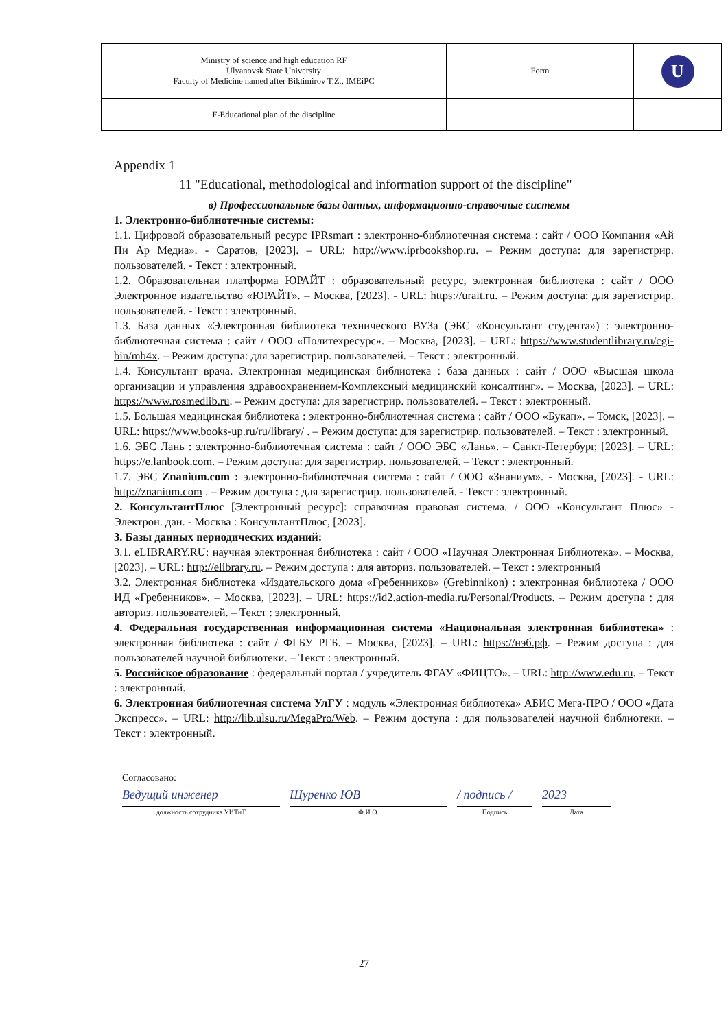| Ministry of science and high education RF Ulyanovsk State University Faculty of Medicine named after Biktimirov T.Z., IMEiPC | Form | U |
| F-Educational plan of the discipline | | |
Appendix 1
11 "Educational, methodological and information support of the discipline"
в) Профессиональные базы данных, информационно-справочные системы
1. Электронно-библиотечные системы:
1.1. Цифровой образовательный ресурс IPRsmart : электронно-библиотечная система : сайт / ООО Компания «Ай Пи Ар Медиа». - Саратов, [2023]. – URL: http://www.iprbookshop.ru. – Режим доступа: для зарегистрир. пользователей. - Текст : электронный.
1.2. Образовательная платформа ЮРАЙТ : образовательный ресурс, электронная библиотека : сайт / ООО Электронное издательство «ЮРАЙТ». – Москва, [2023]. - URL: https://urait.ru. – Режим доступа: для зарегистрир. пользователей. - Текст : электронный.
1.3. База данных «Электронная библиотека технического ВУЗа (ЭБС «Консультант студента») : электронно-библиотечная система : сайт / ООО «Политехресурс». – Москва, [2023]. – URL: https://www.studentlibrary.ru/cgi-bin/mb4x. – Режим доступа: для зарегистрир. пользователей. – Текст : электронный.
1.4. Консультант врача. Электронная медицинская библиотека : база данных : сайт / ООО «Высшая школа организации и управления здравоохранением-Комплексный медицинский консалтинг». – Москва, [2023]. – URL: https://www.rosmedlib.ru. – Режим доступа: для зарегистрир. пользователей. – Текст : электронный.
1.5. Большая медицинская библиотека : электронно-библиотечная система : сайт / ООО «Букап». – Томск, [2023]. – URL: https://www.books-up.ru/ru/library/ . – Режим доступа: для зарегистрир. пользователей. – Текст : электронный.
1.6. ЭБС Лань : электронно-библиотечная система : сайт / ООО ЭБС «Лань». – Санкт-Петербург, [2023]. – URL: https://e.lanbook.com. – Режим доступа: для зарегистрир. пользователей. – Текст : электронный.
1.7. ЭБС Znanium.com : электронно-библиотечная система : сайт / ООО «Знаниум». - Москва, [2023]. - URL: http://znanium.com . – Режим доступа : для зарегистрир. пользователей. - Текст : электронный.
2. КонсультантПлюс [Электронный ресурс]: справочная правовая система. / ООО «Консультант Плюс» - Электрон. дан. - Москва : КонсультантПлюс, [2023].
3. Базы данных периодических изданий:
3.1. eLIBRARY.RU: научная электронная библиотека : сайт / ООО «Научная Электронная Библиотека». – Москва, [2023]. – URL: http://elibrary.ru. – Режим доступа : для авториз. пользователей. – Текст : электронный
3.2. Электронная библиотека «Издательского дома «Гребенников» (Grebinnikon) : электронная библиотека / ООО ИД «Гребенников». – Москва, [2023]. – URL: https://id2.action-media.ru/Personal/Products. – Режим доступа : для авториз. пользователей. – Текст : электронный.
4. Федеральная государственная информационная система «Национальная электронная библиотека» : электронная библиотека : сайт / ФГБУ РГБ. – Москва, [2023]. – URL: https://нэб.рф. – Режим доступа : для пользователей научной библиотеки. – Текст : электронный.
5. Российское образование : федеральный портал / учредитель ФГАУ «ФИЦТО». – URL: http://www.edu.ru. – Текст : электронный.
6. Электронная библиотечная система УлГУ : модуль «Электронная библиотека» АБИС Мега-ПРО / ООО «Дата Экспресс». – URL: http://lib.ulsu.ru/MegaPro/Web. – Режим доступа : для пользователей научной библиотеки. – Текст : электронный.
Согласовано:
Ведущий инженер Щуренко ЮВ / подпись / 2023
должность сотрудника УИТиТ Ф.И.О. Подпись Дата
27